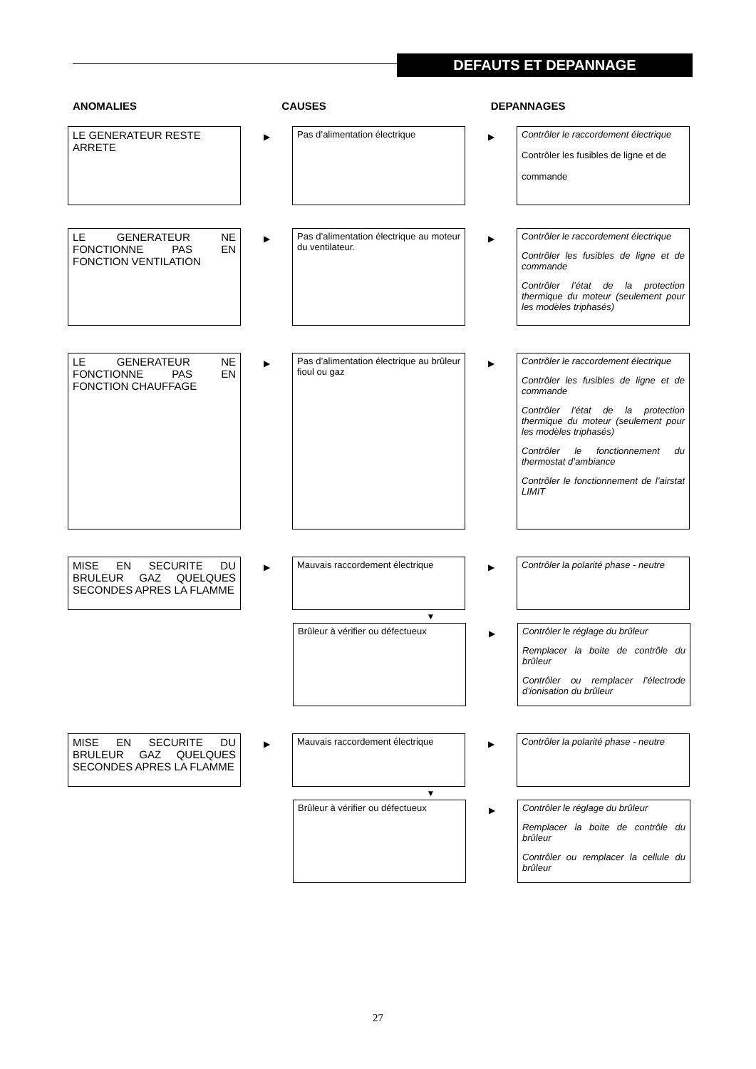DEFAUTS ET DEPANNAGE
ANOMALIES CAUSES DEPANNAGES
LE GENERATEUR RESTE ARRETE
▶
Pas d’alimentation électrique
▶
Contrôler le raccordement électrique
Contrôler les fusibles de ligne et de
commande
LE GENERATEUR NE FONCTIONNE PAS EN FONCTION VENTILATION
▶
Pas d’alimentation électrique au moteur du ventilateur.
▶
Contrôler le raccordement électrique
Contrôler les fusibles de ligne et de commande
Contrôler l’état de la protection thermique du moteur (seulement pour les modèles triphasés)
LE GENERATEUR NE FONCTIONNE PAS EN FONCTION CHAUFFAGE
▶
Pas d’alimentation électrique au brûleur fioul ou gaz
▶
Contrôler le raccordement électrique
Contrôler les fusibles de ligne et de commande
Contrôler l’état de la protection thermique du moteur (seulement pour les modèles triphasés)
Contrôler le fonctionnement du thermostat d’ambiance
Contrôler le fonctionnement de l’airstat LIMIT
MISE EN SECURITE DU BRULEUR GAZ QUELQUES SECONDES APRES LA FLAMME
▶
Mauvais raccordement électrique
▶
Contrôler la polarité phase - neutre
▼
Brûleur à vérifier ou défectueux
▶
Contrôler le réglage du brûleur
Remplacer la boite de contrôle du brûleur
Contrôler ou remplacer l’électrode d’ionisation du brûleur
MISE EN SECURITE DU BRULEUR GAZ QUELQUES SECONDES APRES LA FLAMME
▶
Mauvais raccordement électrique
▶
Contrôler la polarité phase - neutre
▼
Brûleur à vérifier ou défectueux
▶
Contrôler le réglage du brûleur
Remplacer la boite de contrôle du brûleur
Contrôler ou remplacer la cellule du brûleur
27